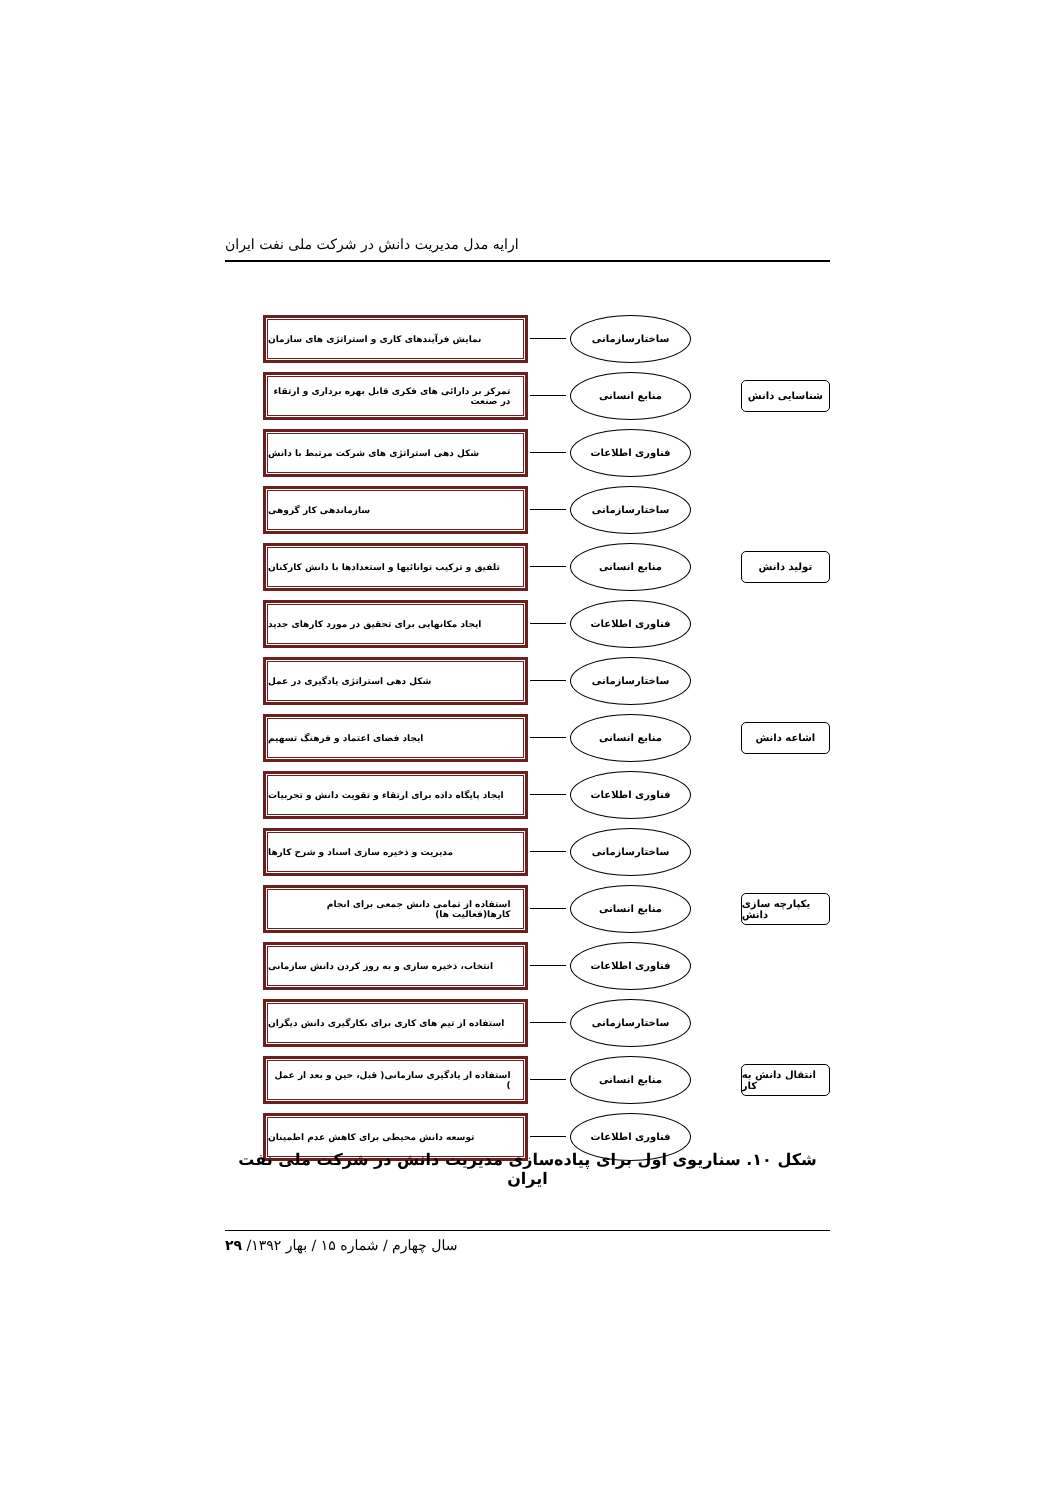ارایه مدل مدیریت دانش در شرکت ملی نفت ایران
نمایش فرآیندهای کاری و استراتژی های سازمان
ساختارسازمانی
تمرکز بر دارائی های فکری قابل بهره برداری و ارتقاء در صنعت
منابع انسانی
شناسایی دانش
شکل دهی استراتژی های شرکت مرتبط با دانش
فناوری اطلاعات
سازماندهی کار گروهی
ساختارسازمانی
تلفیق و ترکیب توانائیها و استعدادها با دانش کارکنان
منابع انسانی
تولید دانش
ایجاد مکانهایی برای تحقیق در مورد کارهای جدید
فناوری اطلاعات
شکل دهی استراتژی یادگیری در عمل
ساختارسازمانی
ایجاد فضای اعتماد و فرهنگ تسهیم
منابع انسانی
اشاعه دانش
ایجاد پایگاه داده برای ارتقاء و تقویت دانش و تجربیات
فناوری اطلاعات
مدیریت و ذخیره سازی اسناد و شرح کارها
ساختارسازمانی
استفاده از تمامی دانش جمعی برای انجام کارها(فعالیت ها)
منابع انسانی
یکپارچه سازی دانش
انتخاب، ذخیره سازی و به روز کردن دانش سازمانی
فناوری اطلاعات
استفاده از تیم های کاری برای بکارگیری دانش دیگران
ساختارسازمانی
استفاده از یادگیری سازمانی( قبل، حین و بعد از عمل )
منابع انسانی
انتقال دانش به کار
توسعه دانش محیطی برای کاهش عدم اطمینان
فناوری اطلاعات
شکل ۱۰. سناریوی اول برای پیاده‌سازی مدیریت دانش در شرکت ملی نفت ایران
سال چهارم / شماره ۱۵ / بهار ۱۳۹۲/ ۲۹